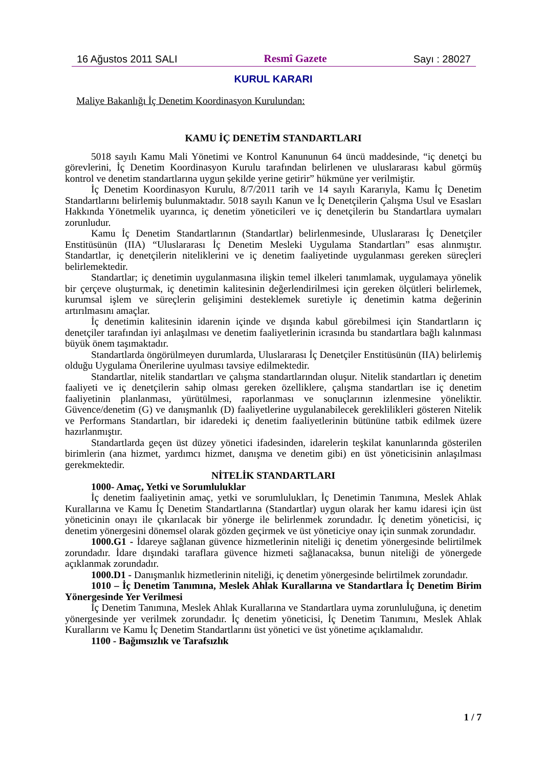16 Ağustos 2011 SALI Resmî Gazete Sayı : 28027
KURUL KARARI
Maliye Bakanlığı İç Denetim Koordinasyon Kurulundan:
KAMU İÇ DENETİM STANDARTLARI
5018 sayılı Kamu Mali Yönetimi ve Kontrol Kanununun 64 üncü maddesinde, “iç denetçi bu görevlerini, İç Denetim Koordinasyon Kurulu tarafından belirlenen ve uluslararası kabul görmüş kontrol ve denetim standartlarına uygun şekilde yerine getirir” hükmüne yer verilmiştir.
İç Denetim Koordinasyon Kurulu, 8/7/2011 tarih ve 14 sayılı Kararıyla, Kamu İç Denetim Standartlarını belirlemiş bulunmaktadır. 5018 sayılı Kanun ve İç Denetçilerin Çalışma Usul ve Esasları Hakkında Yönetmelik uyarınca, iç denetim yöneticileri ve iç denetçilerin bu Standartlara uymaları zorunludur.
Kamu İç Denetim Standartlarının (Standartlar) belirlenmesinde, Uluslararası İç Denetçiler Enstitüsünün (IIA) “Uluslararası İç Denetim Mesleki Uygulama Standartları” esas alınmıştır. Standartlar, iç denetçilerin niteliklerini ve iç denetim faaliyetinde uygulanması gereken süreçleri belirlemektedir.
Standartlar; iç denetimin uygulanmasına ilişkin temel ilkeleri tanımlamak, uygulamaya yönelik bir çerçeve oluşturmak, iç denetimin kalitesinin değerlendirilmesi için gereken ölçütleri belirlemek, kurumsal işlem ve süreçlerin gelişimini desteklemek suretiyle iç denetimin katma değerinin artırılmasını amaçlar.
İç denetimin kalitesinin idarenin içinde ve dışında kabul görebilmesi için Standartların iç denetçiler tarafından iyi anlaşılması ve denetim faaliyetlerinin icrasında bu standartlara bağlı kalınması büyük önem taşımaktadır.
Standartlarda öngörülmeyen durumlarda, Uluslararası İç Denetçiler Enstitüsünün (IIA) belirlemiş olduğu Uygulama Önerilerine uyulması tavsiye edilmektedir.
Standartlar, nitelik standartları ve çalışma standartlarından oluşur. Nitelik standartları iç denetim faaliyeti ve iç denetçilerin sahip olması gereken özelliklere, çalışma standartları ise iç denetim faaliyetinin planlanması, yürütülmesi, raporlanması ve sonuçlarının izlenmesine yöneliktir. Güvence/denetim (G) ve danışmanlık (D) faaliyetlerine uygulanabilecek gereklilikleri gösteren Nitelik ve Performans Standartları, bir idaredeki iç denetim faaliyetlerinin bütününe tatbik edilmek üzere hazırlanmıştır.
Standartlarda geçen üst düzey yönetici ifadesinden, idarelerin teşkilat kanunlarında gösterilen birimlerin (ana hizmet, yardımcı hizmet, danışma ve denetim gibi) en üst yöneticisinin anlaşılması gerekmektedir.
NİTELİK STANDARTLARI
1000- Amaç, Yetki ve Sorumluluklar
İç denetim faaliyetinin amaç, yetki ve sorumlulukları, İç Denetimin Tanımına, Meslek Ahlak Kurallarına ve Kamu İç Denetim Standartlarına (Standartlar) uygun olarak her kamu idaresi için üst yöneticinin onayı ile çıkarılacak bir yönerge ile belirlenmek zorundadır. İç denetim yöneticisi, iç denetim yönergesini dönemsel olarak gözden geçirmek ve üst yöneticiye onay için sunmak zorundadır.
1000.G1 - İdareye sağlanan güvence hizmetlerinin niteliği iç denetim yönergesinde belirtilmek zorundadır. İdare dışındaki taraflara güvence hizmeti sağlanacaksa, bunun niteliği de yönergede açıklanmak zorundadır.
1000.D1 - Danışmanlık hizmetlerinin niteliği, iç denetim yönergesinde belirtilmek zorundadır.
1010 – İç Denetim Tanımına, Meslek Ahlak Kurallarına ve Standartlara İç Denetim Birim Yönergesinde Yer Verilmesi
İç Denetim Tanımına, Meslek Ahlak Kurallarına ve Standartlara uyma zorunluluğuna, iç denetim yönergesinde yer verilmek zorundadır. İç denetim yöneticisi, İç Denetim Tanımını, Meslek Ahlak Kurallarını ve Kamu İç Denetim Standartlarını üst yönetici ve üst yönetime açıklamalıdır.
1100 - Bağımsızlık ve Tarafsızlık
1 / 7